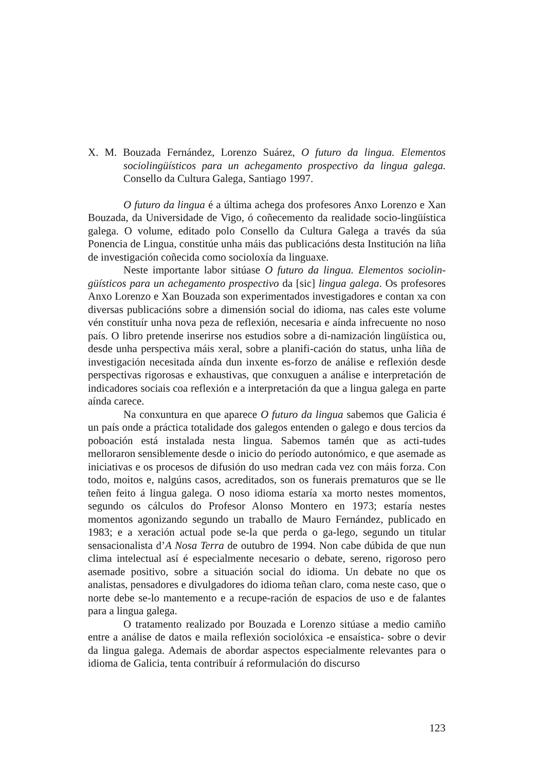X. M. Bouzada Fernández, Lorenzo Suárez, O futuro da lingua. Elementos sociolingüísticos para un achegamento prospectivo da lingua galega. Consello da Cultura Galega, Santiago 1997.
O futuro da lingua é a última achega dos profesores Anxo Lorenzo e Xan Bouzada, da Universidade de Vigo, ó coñecemento da realidade socio-lingüística galega. O volume, editado polo Consello da Cultura Galega a través da súa Ponencia de Lingua, constitúe unha máis das publicacións desta Institución na liña de investigación coñecida como socioloxía da linguaxe.
Neste importante labor sitúase O futuro da lingua. Elementos sociolin-güísticos para un achegamento prospectivo da [sic] lingua galega. Os profesores Anxo Lorenzo e Xan Bouzada son experimentados investigadores e contan xa con diversas publicacións sobre a dimensión social do idioma, nas cales este volume vén constituír unha nova peza de reflexión, necesaria e aínda infrecuente no noso país. O libro pretende inserirse nos estudios sobre a di-namización lingüística ou, desde unha perspectiva máis xeral, sobre a planifi-cación do status, unha liña de investigación necesitada aínda dun inxente es-forzo de análise e reflexión desde perspectivas rigorosas e exhaustivas, que conxuguen a análise e interpretación de indicadores sociais coa reflexión e a interpretación da que a lingua galega en parte aínda carece.
Na conxuntura en que aparece O futuro da lingua sabemos que Galicia é un país onde a práctica totalidade dos galegos entenden o galego e dous tercios da poboación está instalada nesta lingua. Sabemos tamén que as acti-tudes melloraron sensiblemente desde o inicio do período autonómico, e que asemade as iniciativas e os procesos de difusión do uso medran cada vez con máis forza. Con todo, moitos e, nalgúns casos, acreditados, son os funerais prematuros que se lle teñen feito á lingua galega. O noso idioma estaría xa morto nestes momentos, segundo os cálculos do Profesor Alonso Montero en 1973; estaría nestes momentos agonizando segundo un traballo de Mauro Fernández, publicado en 1983; e a xeración actual pode se-la que perda o ga-lego, segundo un titular sensacionalista d’A Nosa Terra de outubro de 1994. Non cabe dúbida de que nun clima intelectual así é especialmente necesario o debate, sereno, rigoroso pero asemade positivo, sobre a situación social do idioma. Un debate no que os analistas, pensadores e divulgadores do idioma teñan claro, coma neste caso, que o norte debe se-lo mantemento e a recupe-ración de espacios de uso e de falantes para a lingua galega.
O tratamento realizado por Bouzada e Lorenzo sitúase a medio camiño entre a análise de datos e maila reflexión sociolóxica -e ensaística- sobre o devir da lingua galega. Ademais de abordar aspectos especialmente relevantes para o idioma de Galicia, tenta contribuír á reformulación do discurso
123